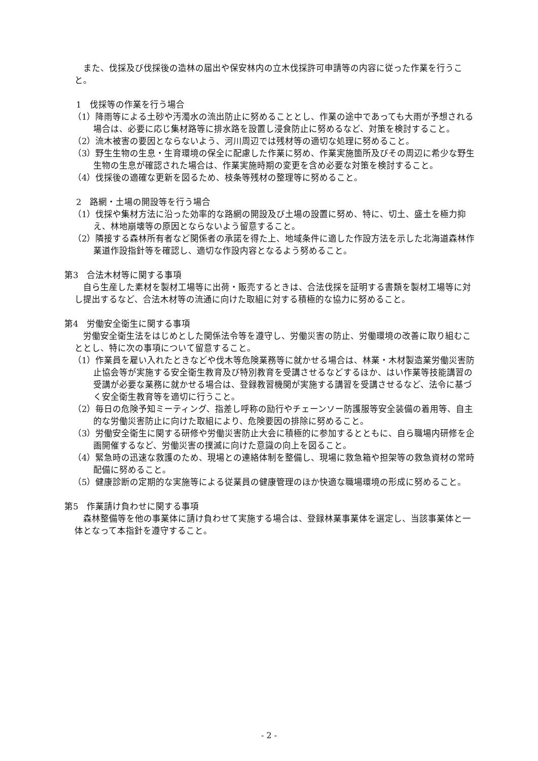また、伐採及び伐採後の造林の届出や保安林内の立木伐採許可申請等の内容に従った作業を行うこと。
1　伐採等の作業を行う場合
（1）降雨等による土砂や汚濁水の流出防止に努めることとし、作業の途中であっても大雨が予想される場合は、必要に応じ集材路等に排水路を設置し浸食防止に努めるなど、対策を検討すること。
（2）流木被害の要因とならないよう、河川周辺では残材等の適切な処理に努めること。
（3）野生生物の生息・生育環境の保全に配慮した作業に努め、作業実施箇所及びその周辺に希少な野生生物の生息が確認された場合は、作業実施時期の変更を含め必要な対策を検討すること。
（4）伐採後の適確な更新を図るため、枝条等残材の整理等に努めること。
2　路網・土場の開設等を行う場合
（1）伐採や集材方法に沿った効率的な路網の開設及び土場の設置に努め、特に、切土、盛土を極力抑え、林地崩壊等の原因とならないよう留意すること。
（2）隣接する森林所有者など関係者の承諾を得た上、地域条件に適した作設方法を示した北海道森林作業道作設指針等を確認し、適切な作設内容となるよう努めること。
第3　合法木材等に関する事項
自ら生産した素材を製材工場等に出荷・販売するときは、合法伐採を証明する書類を製材工場等に対し提出するなど、合法木材等の流通に向けた取組に対する積極的な協力に努めること。
第4　労働安全衛生に関する事項
労働安全衛生法をはじめとした関係法令等を遵守し、労働災害の防止、労働環境の改善に取り組むこととし、特に次の事項について留意すること。
（1）作業員を雇い入れたときなどや伐木等危険業務等に就かせる場合は、林業・木材製造業労働災害防止協会等が実施する安全衛生教育及び特別教育を受講させるなどするほか、はい作業等技能講習の受講が必要な業務に就かせる場合は、登録教習機関が実施する講習を受講させるなど、法令に基づく安全衛生教育等を適切に行うこと。
（2）毎日の危険予知ミーティング、指差し呼称の励行やチェーンソー防護服等安全装備の着用等、自主的な労働災害防止に向けた取組により、危険要因の排除に努めること。
（3）労働安全衛生に関する研修や労働災害防止大会に積極的に参加するとともに、自ら職場内研修を企画開催するなど、労働災害の撲滅に向けた意識の向上を図ること。
（4）緊急時の迅速な救護のため、現場との連絡体制を整備し、現場に救急箱や担架等の救急資材の常時配備に努めること。
（5）健康診断の定期的な実施等による従業員の健康管理のほか快適な職場環境の形成に努めること。
第5　作業請け負わせに関する事項
森林整備等を他の事業体に請け負わせて実施する場合は、登録林業事業体を選定し、当該事業体と一体となって本指針を遵守すること。
- 2 -